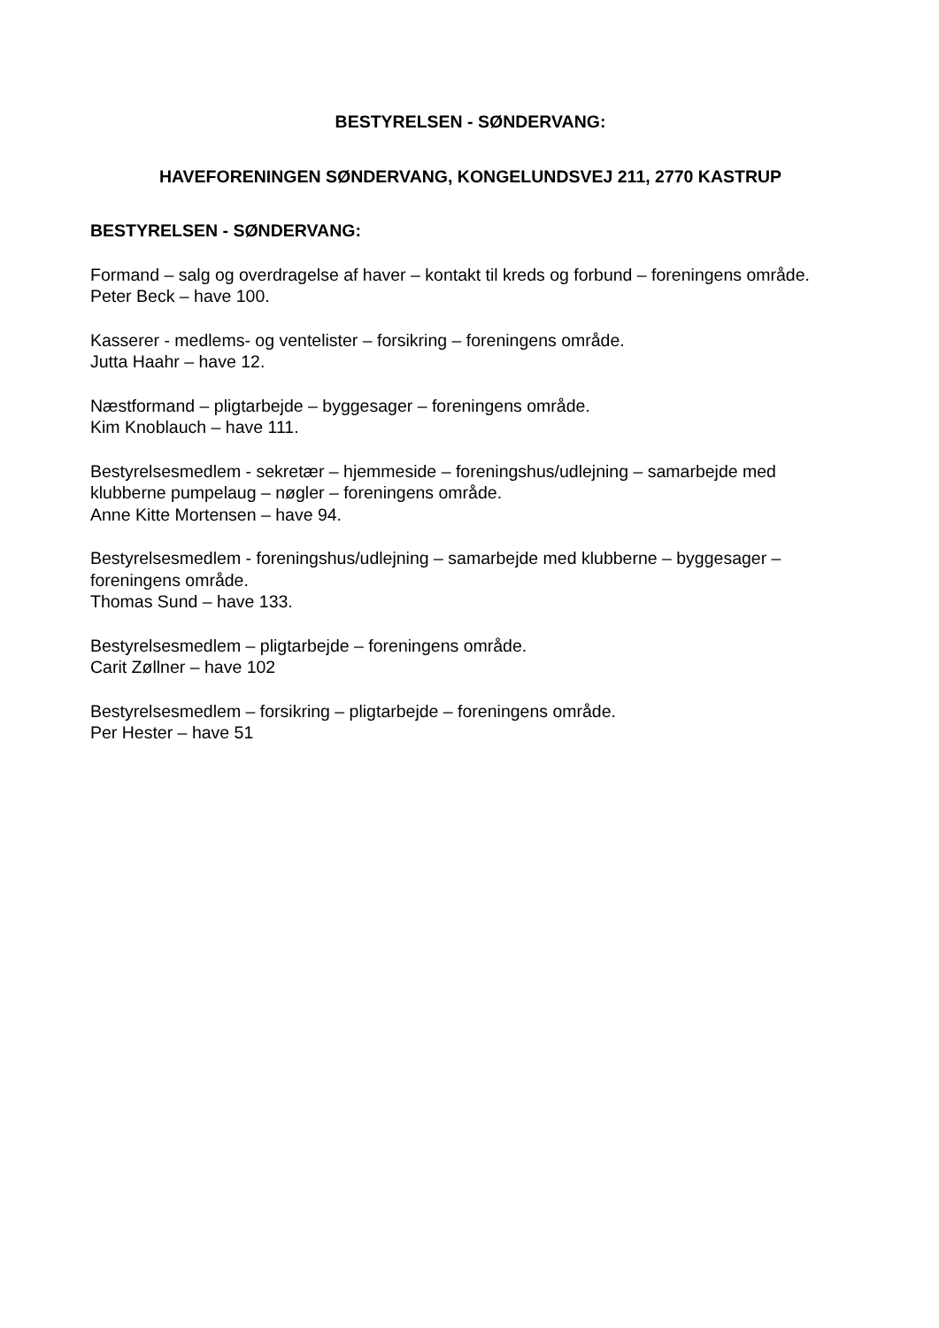BESTYRELSEN - SØNDERVANG:
HAVEFORENINGEN SØNDERVANG, KONGELUNDSVEJ 211, 2770 KASTRUP
BESTYRELSEN - SØNDERVANG:
Formand – salg og overdragelse af haver – kontakt til kreds og forbund – foreningens område.
Peter Beck – have 100.
Kasserer - medlems- og ventelister – forsikring – foreningens område.
Jutta Haahr – have 12.
Næstformand – pligtarbejde – byggesager – foreningens område.
Kim Knoblauch – have 111.
Bestyrelsesmedlem - sekretær – hjemmeside – foreningshus/udlejning – samarbejde med klubberne pumpelaug – nøgler – foreningens område.
Anne Kitte Mortensen – have 94.
Bestyrelsesmedlem - foreningshus/udlejning – samarbejde med klubberne – byggesager – foreningens område.
Thomas Sund – have 133.
Bestyrelsesmedlem – pligtarbejde – foreningens område.
Carit Zøllner – have 102
Bestyrelsesmedlem – forsikring – pligtarbejde – foreningens område.
Per Hester – have 51